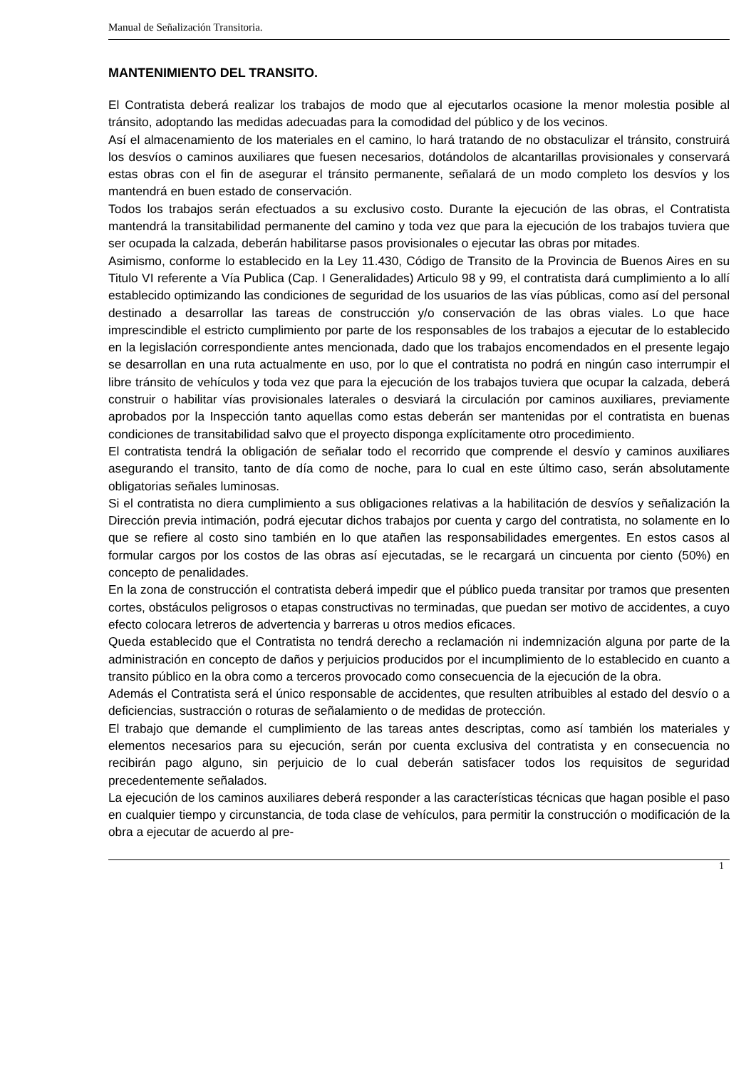Manual de Señalización Transitoria.
MANTENIMIENTO DEL TRANSITO.
El Contratista deberá realizar los trabajos de modo que al ejecutarlos ocasione la menor molestia posible al tránsito, adoptando las medidas adecuadas para la comodidad del público y de los vecinos.
Así el almacenamiento de los materiales en el camino, lo hará tratando de no obstaculizar el tránsito, construirá los desvíos o caminos auxiliares que fuesen necesarios, dotándolos de alcantarillas provisionales y conservará estas obras con el fin de asegurar el tránsito permanente, señalará de un modo completo los desvíos y los mantendrá en buen estado de conservación.
Todos los trabajos serán efectuados a su exclusivo costo. Durante la ejecución de las obras, el Contratista mantendrá la transitabilidad permanente del camino y toda vez que para la ejecución de los trabajos tuviera que ser ocupada la calzada, deberán habilitarse pasos provisionales o ejecutar las obras por mitades.
Asimismo, conforme lo establecido en la Ley 11.430, Código de Transito de la Provincia de Buenos Aires en su Titulo VI referente a Vía Publica (Cap. I Generalidades) Articulo 98 y 99, el contratista dará cumplimiento a lo allí establecido optimizando las condiciones de seguridad de los usuarios de las vías públicas, como así del personal destinado a desarrollar las tareas de construcción y/o conservación de las obras viales. Lo que hace imprescindible el estricto cumplimiento por parte de los responsables de los trabajos a ejecutar de lo establecido en la legislación correspondiente antes mencionada, dado que los trabajos encomendados en el presente legajo se desarrollan en una ruta actualmente en uso, por lo que el contratista no podrá en ningún caso interrumpir el libre tránsito de vehículos y toda vez que para la ejecución de los trabajos tuviera que ocupar la calzada, deberá construir o habilitar vías provisionales laterales o desviará la circulación por caminos auxiliares, previamente aprobados por la Inspección tanto aquellas como estas deberán ser mantenidas por el contratista en buenas condiciones de transitabilidad salvo que el proyecto disponga explícitamente otro procedimiento.
El contratista tendrá la obligación de señalar todo el recorrido que comprende el desvío y caminos auxiliares asegurando el transito, tanto de día como de noche, para lo cual en este último caso, serán absolutamente obligatorias señales luminosas.
Si el contratista no diera cumplimiento a sus obligaciones relativas a la habilitación de desvíos y señalización la Dirección previa intimación, podrá ejecutar dichos trabajos por cuenta y cargo del contratista, no solamente en lo que se refiere al costo sino también en lo que atañen las responsabilidades emergentes. En estos casos al formular cargos por los costos de las obras así ejecutadas, se le recargará un cincuenta por ciento (50%) en concepto de penalidades.
En la zona de construcción el contratista deberá impedir que el público pueda transitar por tramos que presenten cortes, obstáculos peligrosos o etapas constructivas no terminadas, que puedan ser motivo de accidentes, a cuyo efecto colocara letreros de advertencia y barreras u otros medios eficaces.
Queda establecido que el Contratista no tendrá derecho a reclamación ni indemnización alguna por parte de la administración en concepto de daños y perjuicios producidos por el incumplimiento de lo establecido en cuanto a transito público en la obra como a terceros provocado como consecuencia de la ejecución de la obra.
Además el Contratista será el único responsable de accidentes, que resulten atribuibles al estado del desvío o a deficiencias, sustracción o roturas de señalamiento o de medidas de protección.
El trabajo que demande el cumplimiento de las tareas antes descriptas, como así también los materiales y elementos necesarios para su ejecución, serán por cuenta exclusiva del contratista y en consecuencia no recibirán pago alguno, sin perjuicio de lo cual deberán satisfacer todos los requisitos de seguridad precedentemente señalados.
La ejecución de los caminos auxiliares deberá responder a las características técnicas que hagan posible el paso en cualquier tiempo y circunstancia, de toda clase de vehículos, para permitir la construcción o modificación de la obra a ejecutar de acuerdo al pre-
1